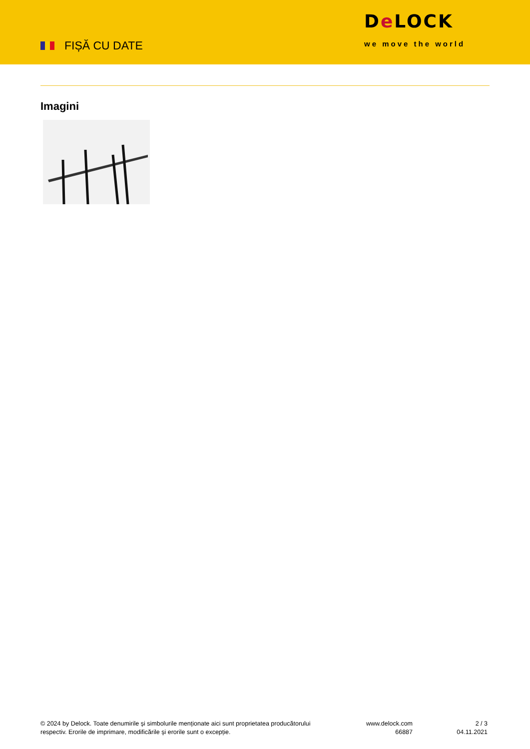FIȘĂ CU DATE
De LOCK
we move the world
Imagini
© 2024 by Delock. Toate denumirile și simbolurile menționate aici sunt proprietatea producătorului respectiv. Erorile de imprimare, modificările și erorile sunt o excepție.
www.delock.com
66887
2 / 3
04.11.2021